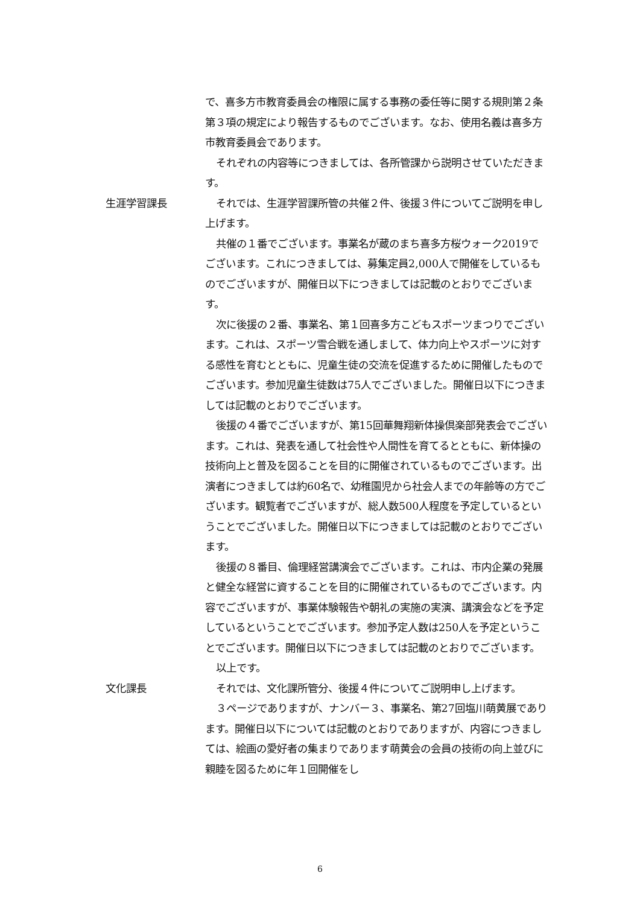で、喜多方市教育委員会の権限に属する事務の委任等に関する規則第２条第３項の規定により報告するものでございます。なお、使用名義は喜多方市教育委員会であります。
それぞれの内容等につきましては、各所管課から説明させていただきます。
生涯学習課長 それでは、生涯学習課所管の共催２件、後援３件についてご説明を申し上げます。
共催の１番でございます。事業名が蔵のまち喜多方桜ウォーク2019でございます。これにつきましては、募集定員2,000人で開催をしているものでございますが、開催日以下につきましては記載のとおりでございます。
次に後援の２番、事業名、第１回喜多方こどもスポーツまつりでございます。これは、スポーツ雪合戦を通しまして、体力向上やスポーツに対する感性を育むとともに、児童生徒の交流を促進するために開催したものでございます。参加児童生徒数は75人でございました。開催日以下につきましては記載のとおりでございます。
後援の４番でございますが、第15回華舞翔新体操倶楽部発表会でございます。これは、発表を通して社会性や人間性を育てるとともに、新体操の技術向上と普及を図ることを目的に開催されているものでございます。出演者につきましては約60名で、幼稚園児から社会人までの年齢等の方でございます。観覧者でございますが、総人数500人程度を予定しているということでございました。開催日以下につきましては記載のとおりでございます。
後援の８番目、倫理経営講演会でございます。これは、市内企業の発展と健全な経営に資することを目的に開催されているものでございます。内容でございますが、事業体験報告や朝礼の実施の実演、講演会などを予定しているということでございます。参加予定人数は250人を予定ということでございます。開催日以下につきましては記載のとおりでございます。
以上です。
文化課長 それでは、文化課所管分、後援４件についてご説明申し上げます。
３ページでありますが、ナンバー３、事業名、第27回塩川萌黄展であります。開催日以下については記載のとおりでありますが、内容につきましては、絵画の愛好者の集まりであります萌黄会の会員の技術の向上並びに親睦を図るために年１回開催をし
6